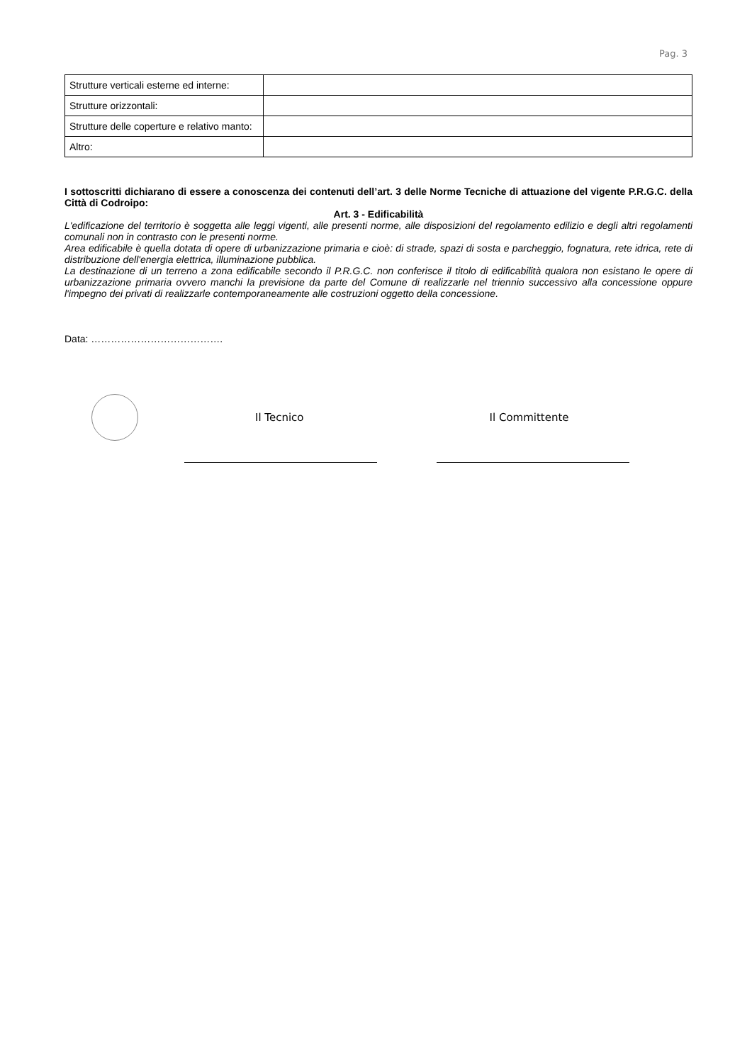Pag. 3
| Strutture verticali esterne ed interne: | |
| Strutture orizzontali: | |
| Strutture delle coperture e relativo manto: | |
| Altro: | |
I sottoscritti dichiarano di essere a conoscenza dei contenuti dell’art. 3 delle Norme Tecniche di attuazione del vigente P.R.G.C. della Città di Codroipo:
Art. 3 - Edificabilità
L'edificazione del territorio è soggetta alle leggi vigenti, alle presenti norme, alle disposizioni del regolamento edilizio e degli altri regolamenti comunali non in contrasto con le presenti norme.
Area edificabile è quella dotata di opere di urbanizzazione primaria e cioè: di strade, spazi di sosta e parcheggio, fognatura, rete idrica, rete di distribuzione dell'energia elettrica, illuminazione pubblica.
La destinazione di un terreno a zona edificabile secondo il P.R.G.C. non conferisce il titolo di edificabilità qualora non esistano le opere di urbanizzazione primaria ovvero manchi la previsione da parte del Comune di realizzarle nel triennio successivo alla concessione oppure l'impegno dei privati di realizzarle contemporaneamente alle costruzioni oggetto della concessione.
Data: ………………………………….
Il Tecnico Il Committente